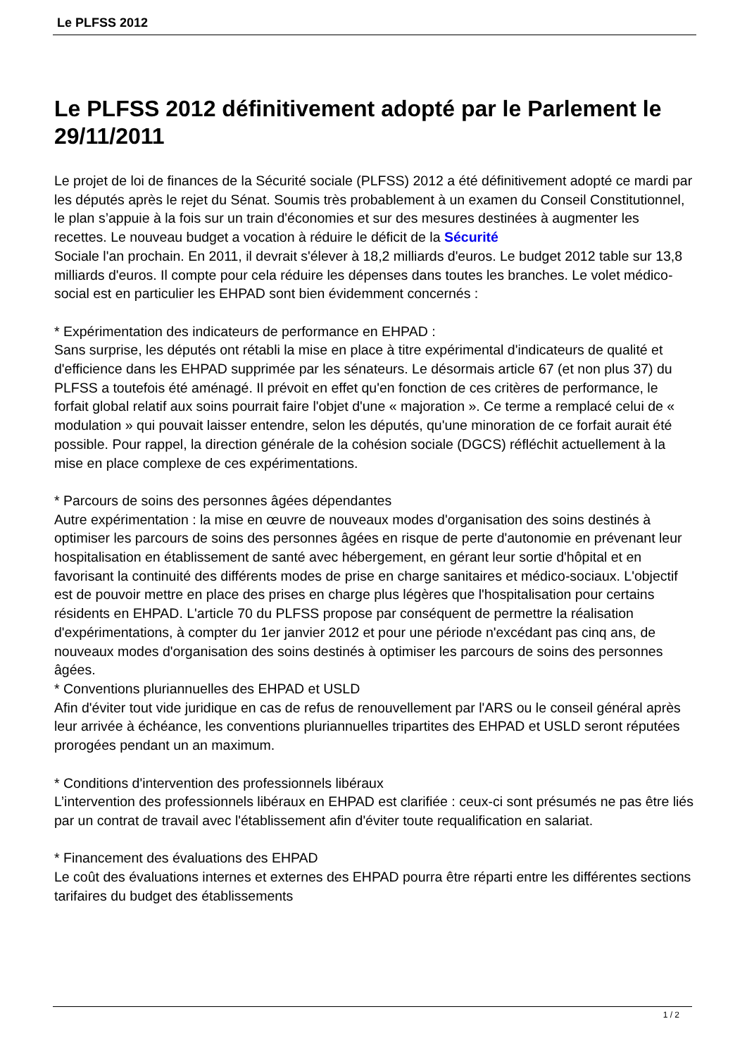Le PLFSS 2012
Le PLFSS 2012 définitivement adopté par le Parlement le 29/11/2011
Le projet de loi de finances de la Sécurité sociale (PLFSS) 2012 a été définitivement adopté ce mardi par les députés après le rejet du Sénat. Soumis très probablement à un examen du Conseil Constitutionnel, le plan s’appuie à la fois sur un train d'économies et sur des mesures destinées à augmenter les recettes. Le nouveau budget a vocation à réduire le déficit de la Sécurité
Sociale l'an prochain. En 2011, il devrait s'élever à 18,2 milliards d'euros. Le budget 2012 table sur 13,8 milliards d'euros. Il compte pour cela réduire les dépenses dans toutes les branches. Le volet médico-social est en particulier les EHPAD sont bien évidemment concernés :
* Expérimentation des indicateurs de performance en EHPAD :
Sans surprise, les députés ont rétabli la mise en place à titre expérimental d'indicateurs de qualité et d'efficience dans les EHPAD supprimée par les sénateurs. Le désormais article 67 (et non plus 37) du PLFSS a toutefois été aménagé. Il prévoit en effet qu'en fonction de ces critères de performance, le forfait global relatif aux soins pourrait faire l'objet d'une « majoration ». Ce terme a remplacé celui de « modulation » qui pouvait laisser entendre, selon les députés, qu'une minoration de ce forfait aurait été possible. Pour rappel, la direction générale de la cohésion sociale (DGCS) réfléchit actuellement à la mise en place complexe de ces expérimentations.
* Parcours de soins des personnes âgées dépendantes
Autre expérimentation : la mise en œuvre de nouveaux modes d'organisation des soins destinés à optimiser les parcours de soins des personnes âgées en risque de perte d'autonomie en prévenant leur hospitalisation en établissement de santé avec hébergement, en gérant leur sortie d'hôpital et en favorisant la continuité des différents modes de prise en charge sanitaires et médico-sociaux. L'objectif est de pouvoir mettre en place des prises en charge plus légères que l'hospitalisation pour certains résidents en EHPAD. L'article 70 du PLFSS propose par conséquent de permettre la réalisation d'expérimentations, à compter du 1er janvier 2012 et pour une période n'excédant pas cinq ans, de nouveaux modes d'organisation des soins destinés à optimiser les parcours de soins des personnes âgées.
* Conventions pluriannuelles des EHPAD et USLD
Afin d'éviter tout vide juridique en cas de refus de renouvellement par l'ARS ou le conseil général après leur arrivée à échéance, les conventions pluriannuelles tripartites des EHPAD et USLD seront réputées prorogées pendant un an maximum.
* Conditions d'intervention des professionnels libéraux
L’intervention des professionnels libéraux en EHPAD est clarifiée : ceux-ci sont présumés ne pas être liés par un contrat de travail avec l'établissement afin d'éviter toute requalification en salariat.
* Financement des évaluations des EHPAD
Le coût des évaluations internes et externes des EHPAD pourra être réparti entre les différentes sections tarifaires du budget des établissements
1 / 2